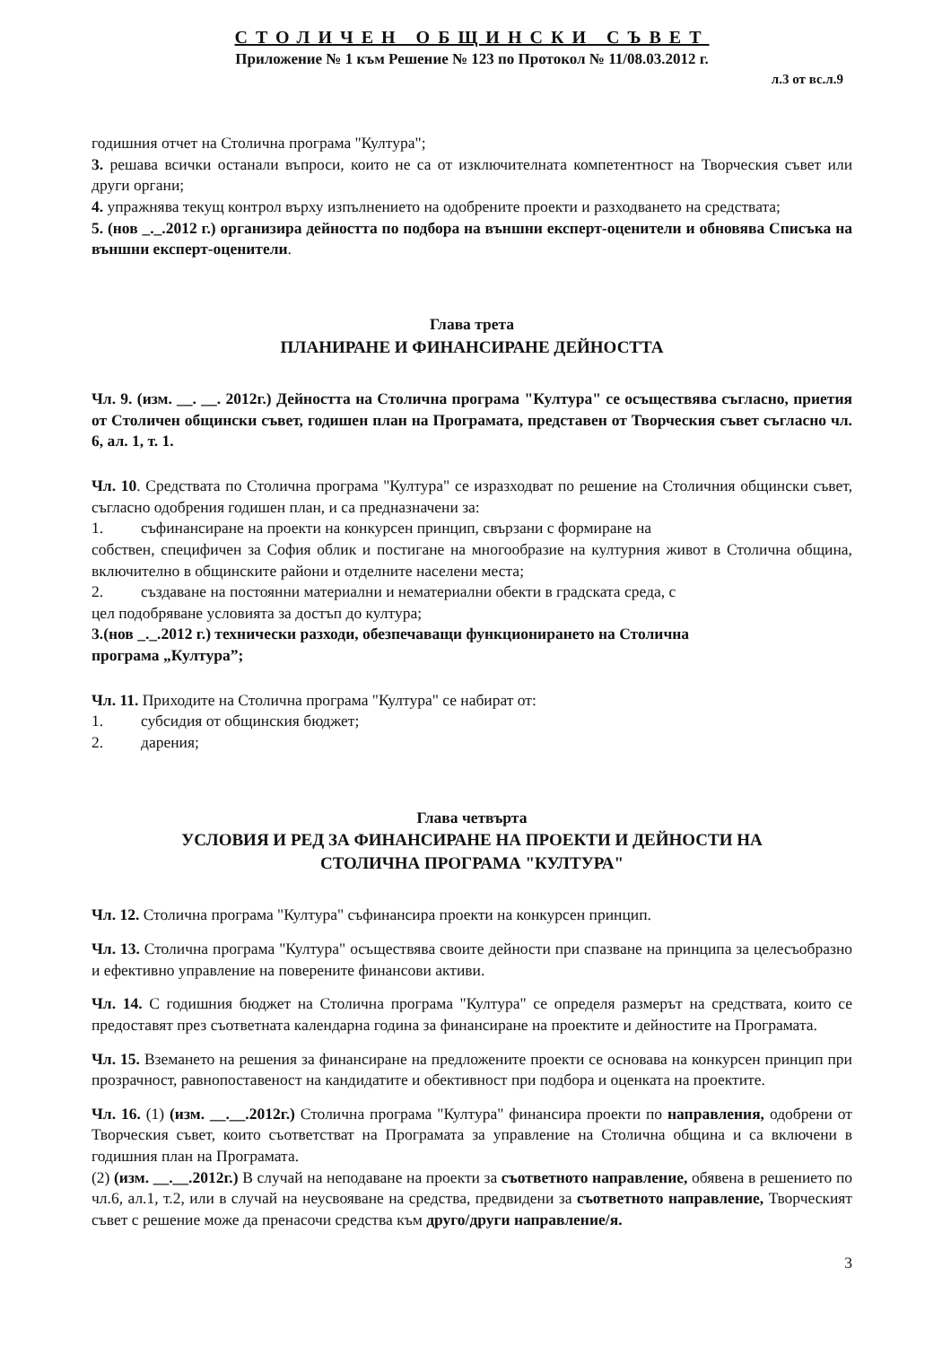СТОЛИЧЕН ОБЩИНСКИ СЪВЕТ
Приложение № 1 към Решение № 123 по Протокол № 11/08.03.2012 г.
л.3 от вс.л.9
годишния отчет на Столична програма "Култура";
3. решава всички останали въпроси, които не са от изключителната компетентност на Творческия съвет или други органи;
4. упражнява текущ контрол върху изпълнението на одобрените проекти и разходването на средствата;
5. (нов _._.2012 г.) организира дейността по подбора на външни експерт-оценители и обновява Списъка на външни експерт-оценители.
Глава трета
ПЛАНИРАНЕ И ФИНАНСИРАНЕ ДЕЙНОСТТА
Чл. 9. (изм. __. __. 2012г.) Дейността на Столична програма "Култура" се осъществява съгласно, приетия от Столичен общински съвет, годишен план на Програмата, представен от Творческия съвет съгласно чл. 6, ал. 1, т. 1.
Чл. 10. Средствата по Столична програма "Култура" се изразходват по решение на Столичния общински съвет, съгласно одобрения годишен план, и са предназначени за:
1. съфинансиране на проекти на конкурсен принцип, свързани с формиране на
собствен, специфичен за София облик и постигане на многообразие на културния живот в Столична община, включително в общинските райони и отделните населени места;
2. създаване на постоянни материални и нематериални обекти в градската среда, с
цел подобряване условията за достъп до култура;
3. (нов _._.2012 г.) технически разходи, обезпечаващи функционирането на Столична
програма „Култура”;
Чл. 11. Приходите на Столична програма "Култура" се набират от:
1. субсидия от общинския бюджет;
2. дарения;
Глава четвърта
УСЛОВИЯ И РЕД ЗА ФИНАНСИРАНЕ НА ПРОЕКТИ И ДЕЙНОСТИ НА
СТОЛИЧНА ПРОГРАМА "КУЛТУРА"
Чл. 12. Столична програма "Култура" съфинансира проекти на конкурсен принцип.
Чл. 13. Столична програма "Култура" осъществява своите дейности при спазване на принципа за целесъобразно и ефективно управление на поверените финансови активи.
Чл. 14. С годишния бюджет на Столична програма "Култура" се определя размерът на средствата, които се предоставят през съответната календарна година за финансиране на проектите и дейностите на Програмата.
Чл. 15. Вземането на решения за финансиране на предложените проекти се основава на конкурсен принцип при прозрачност, равнопоставеност на кандидатите и обективност при подбора и оценката на проектите.
Чл. 16. (1) (изм. __.__.2012г.) Столична програма "Култура" финансира проекти по направления, одобрени от Творческия съвет, които съответстват на Програмата за управление на Столична община и са включени в годишния план на Програмата.
(2) (изм. __.__.2012г.) В случай на неподаване на проекти за съответното направление, обявена в решението по чл.6, ал.1, т.2, или в случай на неусвояване на средства, предвидени за съответното направление, Творческият съвет с решение може да пренасочи средства към друго/други направление/я.
3